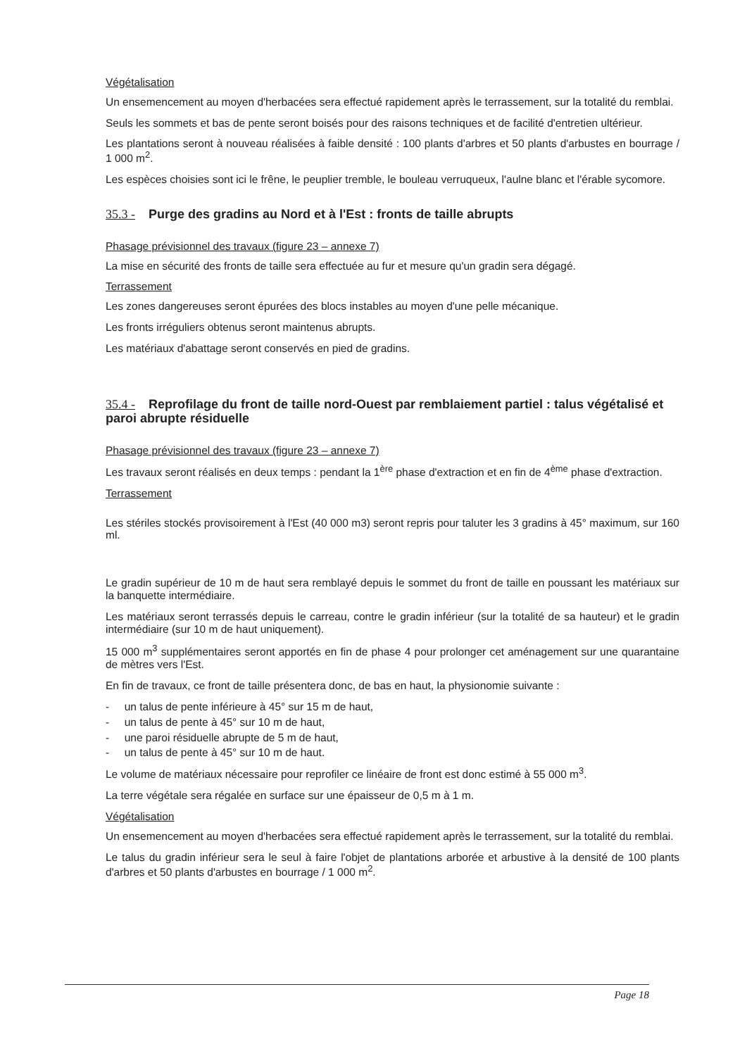Végétalisation
Un ensemencement au moyen d'herbacées sera effectué rapidement après le terrassement, sur la totalité du remblai.
Seuls les sommets et bas de pente seront boisés pour des raisons techniques et de facilité d'entretien ultérieur.
Les plantations seront à nouveau réalisées à faible densité : 100 plants d'arbres et 50 plants d'arbustes en bourrage / 1 000 m<sup>2</sup>.
Les espèces choisies sont ici le frêne, le peuplier tremble, le bouleau verruqueux, l'aulne blanc et l'érable sycomore.
35.3 - Purge des gradins au Nord et à l'Est : fronts de taille abrupts
Phasage prévisionnel des travaux (figure 23 – annexe 7)
La mise en sécurité des fronts de taille sera effectuée au fur et mesure qu'un gradin sera dégagé.
Terrassement
Les zones dangereuses seront épurées des blocs instables au moyen d'une pelle mécanique.
Les fronts irréguliers obtenus seront maintenus abrupts.
Les matériaux d'abattage seront conservés en pied de gradins.
35.4 - Reprofilage du front de taille nord-Ouest par remblaiement partiel : talus végétalisé et paroi abrupte résiduelle
Phasage prévisionnel des travaux (figure 23 – annexe 7)
Les travaux seront réalisés en deux temps : pendant la 1<sup>ère</sup> phase d'extraction et en fin de 4<sup>ème</sup> phase d'extraction.
Terrassement
Les stériles stockés provisoirement à l'Est (40 000 m3) seront repris pour taluter les 3 gradins à 45° maximum, sur 160 ml.
Le gradin supérieur de 10 m de haut sera remblayé depuis le sommet du front de taille en poussant les matériaux sur la banquette intermédiaire.
Les matériaux seront terrassés depuis le carreau, contre le gradin inférieur (sur la totalité de sa hauteur) et le gradin intermédiaire (sur 10 m de haut uniquement).
15 000 m<sup>3</sup> supplémentaires seront apportés en fin de phase 4 pour prolonger cet aménagement sur une quarantaine de mètres vers l'Est.
En fin de travaux, ce front de taille présentera donc, de bas en haut, la physionomie suivante :
- un talus de pente inférieure à 45° sur 15 m de haut,
- un talus de pente à 45° sur 10 m de haut,
- une paroi résiduelle abrupte de 5 m de haut,
- un talus de pente à 45° sur 10 m de haut.
Le volume de matériaux nécessaire pour reprofiler ce linéaire de front est donc estimé à 55 000 m<sup>3</sup>.
La terre végétale sera régalée en surface sur une épaisseur de 0,5 m à 1 m.
Végétalisation
Un ensemencement au moyen d'herbacées sera effectué rapidement après le terrassement, sur la totalité du remblai.
Le talus du gradin inférieur sera le seul à faire l'objet de plantations arborée et arbustive à la densité de 100 plants d'arbres et 50 plants d'arbustes en bourrage / 1 000 m<sup>2</sup>.
Page 18